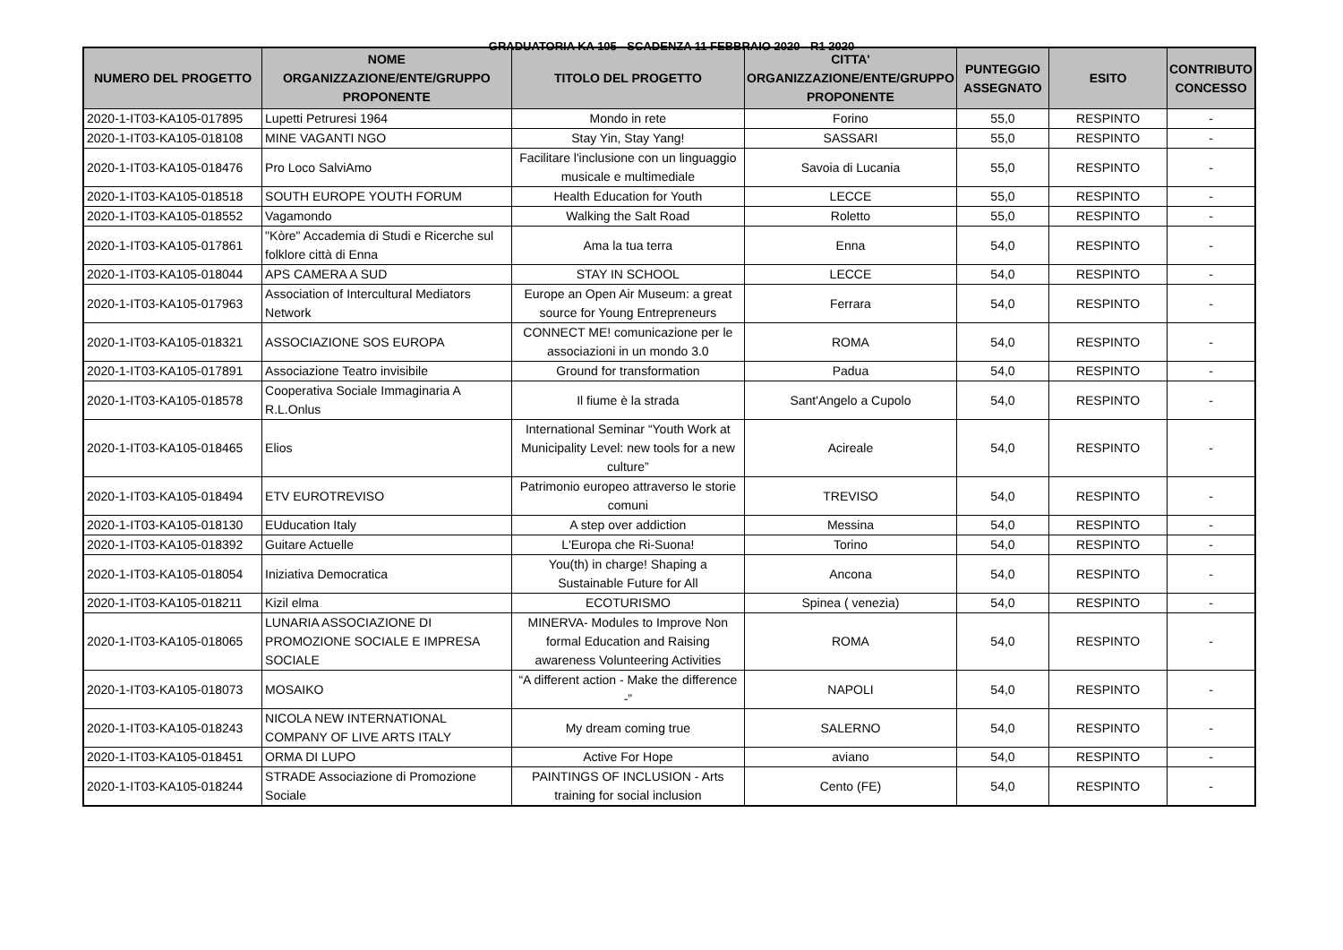GRADUATORIA KA 105 - SCADENZA 11 FEBBRAIO 2020 - R1 2020
| NUMERO DEL PROGETTO | NOME ORGANIZZAZIONE/ENTE/GRUPPO PROPONENTE | TITOLO DEL PROGETTO | CITTA' ORGANIZZAZIONE/ENTE/GRUPPO PROPONENTE | PUNTEGGIO ASSEGNATO | ESITO | CONTRIBUTO CONCESSO |
| --- | --- | --- | --- | --- | --- | --- |
| 2020-1-IT03-KA105-017895 | Lupetti Petruresi 1964 | Mondo in rete | Forino | 55,0 | RESPINTO | - |
| 2020-1-IT03-KA105-018108 | MINE VAGANTI NGO | Stay Yin, Stay Yang! | SASSARI | 55,0 | RESPINTO | - |
| 2020-1-IT03-KA105-018476 | Pro Loco SalviAmo | Facilitare l'inclusione con un linguaggio musicale e multimediale | Savoia di Lucania | 55,0 | RESPINTO | - |
| 2020-1-IT03-KA105-018518 | SOUTH EUROPE YOUTH FORUM | Health Education for Youth | LECCE | 55,0 | RESPINTO | - |
| 2020-1-IT03-KA105-018552 | Vagamondo | Walking the Salt Road | Roletto | 55,0 | RESPINTO | - |
| 2020-1-IT03-KA105-017861 | "Kòre" Accademia di Studi e Ricerche sul folklore città di Enna | Ama la tua terra | Enna | 54,0 | RESPINTO | - |
| 2020-1-IT03-KA105-018044 | APS CAMERA A SUD | STAY IN SCHOOL | LECCE | 54,0 | RESPINTO | - |
| 2020-1-IT03-KA105-017963 | Association of Intercultural Mediators Network | Europe an Open Air Museum: a great source for Young Entrepreneurs | Ferrara | 54,0 | RESPINTO | - |
| 2020-1-IT03-KA105-018321 | ASSOCIAZIONE SOS EUROPA | CONNECT ME! comunicazione per le associazioni in un mondo 3.0 | ROMA | 54,0 | RESPINTO | - |
| 2020-1-IT03-KA105-017891 | Associazione Teatro invisibile | Ground for transformation | Padua | 54,0 | RESPINTO | - |
| 2020-1-IT03-KA105-018578 | Cooperativa Sociale Immaginaria A R.L.Onlus | Il fiume è la strada | Sant'Angelo a Cupolo | 54,0 | RESPINTO | - |
| 2020-1-IT03-KA105-018465 | Elios | International Seminar “Youth Work at Municipality Level: new tools for a new culture” | Acireale | 54,0 | RESPINTO | - |
| 2020-1-IT03-KA105-018494 | ETV EUROTREVISO | Patrimonio europeo attraverso le storie comuni | TREVISO | 54,0 | RESPINTO | - |
| 2020-1-IT03-KA105-018130 | EUducation Italy | A step over addiction | Messina | 54,0 | RESPINTO | - |
| 2020-1-IT03-KA105-018392 | Guitare Actuelle | L'Europa che Ri-Suona! | Torino | 54,0 | RESPINTO | - |
| 2020-1-IT03-KA105-018054 | Iniziativa Democratica | You(th) in charge! Shaping a Sustainable Future for All | Ancona | 54,0 | RESPINTO | - |
| 2020-1-IT03-KA105-018211 | Kizil elma | ECOTURISMO | Spinea ( venezia) | 54,0 | RESPINTO | - |
| 2020-1-IT03-KA105-018065 | LUNARIA ASSOCIAZIONE DI PROMOZIONE SOCIALE E IMPRESA SOCIALE | MINERVA- Modules to Improve Non formal Education and Raising awareness Volunteering Activities | ROMA | 54,0 | RESPINTO | - |
| 2020-1-IT03-KA105-018073 | MOSAIKO | “A different action - Make the difference -” | NAPOLI | 54,0 | RESPINTO | - |
| 2020-1-IT03-KA105-018243 | NICOLA NEW INTERNATIONAL COMPANY OF LIVE ARTS ITALY | My dream coming true | SALERNO | 54,0 | RESPINTO | - |
| 2020-1-IT03-KA105-018451 | ORMA DI LUPO | Active For Hope | aviano | 54,0 | RESPINTO | - |
| 2020-1-IT03-KA105-018244 | STRADE Associazione di Promozione Sociale | PAINTINGS OF INCLUSION - Arts training for social inclusion | Cento (FE) | 54,0 | RESPINTO | - |